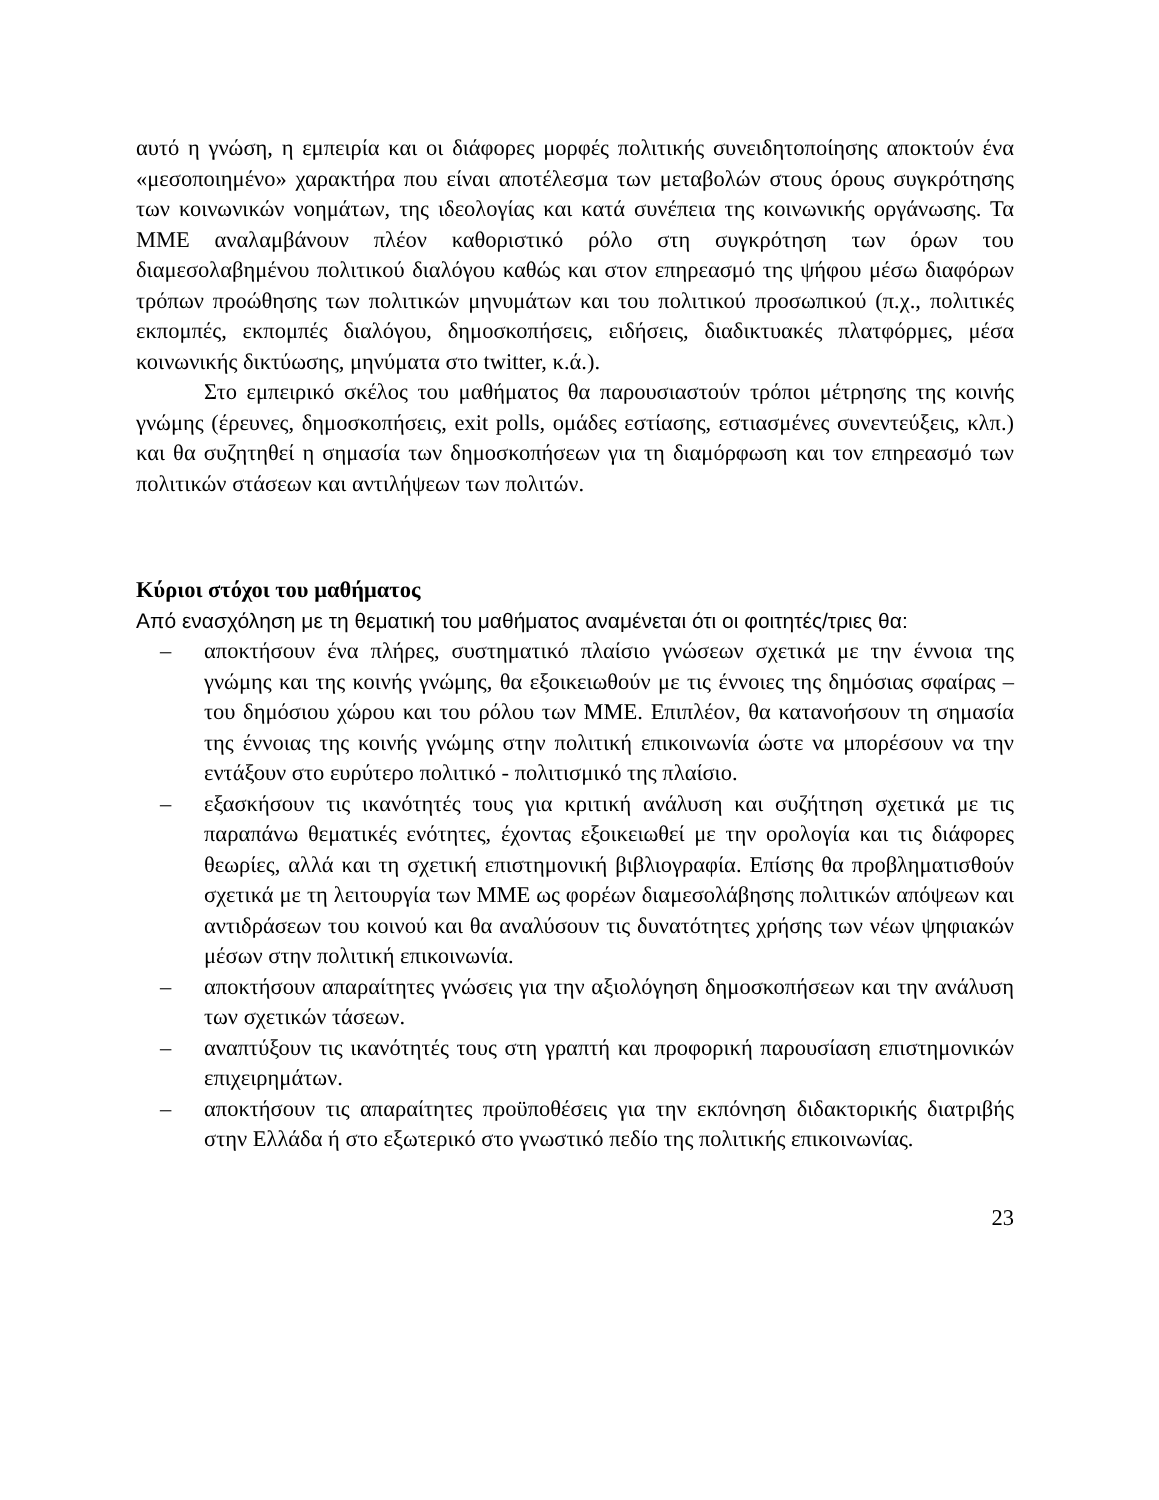αυτό η γνώση, η εμπειρία και οι διάφορες μορφές πολιτικής συνειδητοποίησης αποκτούν ένα «μεσοποιημένο» χαρακτήρα που είναι αποτέλεσμα των μεταβολών στους όρους συγκρότησης των κοινωνικών νοημάτων, της ιδεολογίας και κατά συνέπεια της κοινωνικής οργάνωσης. Τα ΜΜΕ αναλαμβάνουν πλέον καθοριστικό ρόλο στη συγκρότηση των όρων του διαμεσολαβημένου πολιτικού διαλόγου καθώς και στον επηρεασμό της ψήφου μέσω διαφόρων τρόπων προώθησης των πολιτικών μηνυμάτων και του πολιτικού προσωπικού (π.χ., πολιτικές εκπομπές, εκπομπές διαλόγου, δημοσκοπήσεις, ειδήσεις, διαδικτυακές πλατφόρμες, μέσα κοινωνικής δικτύωσης, μηνύματα στο twitter, κ.ά.).
Στο εμπειρικό σκέλος του μαθήματος θα παρουσιαστούν τρόποι μέτρησης της κοινής γνώμης (έρευνες, δημοσκοπήσεις, exit polls, ομάδες εστίασης, εστιασμένες συνεντεύξεις, κλπ.) και θα συζητηθεί η σημασία των δημοσκοπήσεων για τη διαμόρφωση και τον επηρεασμό των πολιτικών στάσεων και αντιλήψεων των πολιτών.
Κύριοι στόχοι του μαθήματος
Από ενασχόληση με τη θεματική του μαθήματος αναμένεται ότι οι φοιτητές/τριες θα:
– αποκτήσουν ένα πλήρες, συστηματικό πλαίσιο γνώσεων σχετικά με την έννοια της γνώμης και της κοινής γνώμης, θα εξοικειωθούν με τις έννοιες της δημόσιας σφαίρας – του δημόσιου χώρου και του ρόλου των ΜΜΕ. Επιπλέον, θα κατανοήσουν τη σημασία της έννοιας της κοινής γνώμης στην πολιτική επικοινωνία ώστε να μπορέσουν να την εντάξουν στο ευρύτερο πολιτικό - πολιτισμικό της πλαίσιο.
– εξασκήσουν τις ικανότητές τους για κριτική ανάλυση και συζήτηση σχετικά με τις παραπάνω θεματικές ενότητες, έχοντας εξοικειωθεί με την ορολογία και τις διάφορες θεωρίες, αλλά και τη σχετική επιστημονική βιβλιογραφία. Επίσης θα προβληματισθούν σχετικά με τη λειτουργία των ΜΜΕ ως φορέων διαμεσολάβησης πολιτικών απόψεων και αντιδράσεων του κοινού και θα αναλύσουν τις δυνατότητες χρήσης των νέων ψηφιακών μέσων στην πολιτική επικοινωνία.
– αποκτήσουν απαραίτητες γνώσεις για την αξιολόγηση δημοσκοπήσεων και την ανάλυση των σχετικών τάσεων.
– αναπτύξουν τις ικανότητές τους στη γραπτή και προφορική παρουσίαση επιστημονικών επιχειρημάτων.
– αποκτήσουν τις απαραίτητες προϋποθέσεις για την εκπόνηση διδακτορικής διατριβής στην Ελλάδα ή στο εξωτερικό στο γνωστικό πεδίο της πολιτικής επικοινωνίας.
23